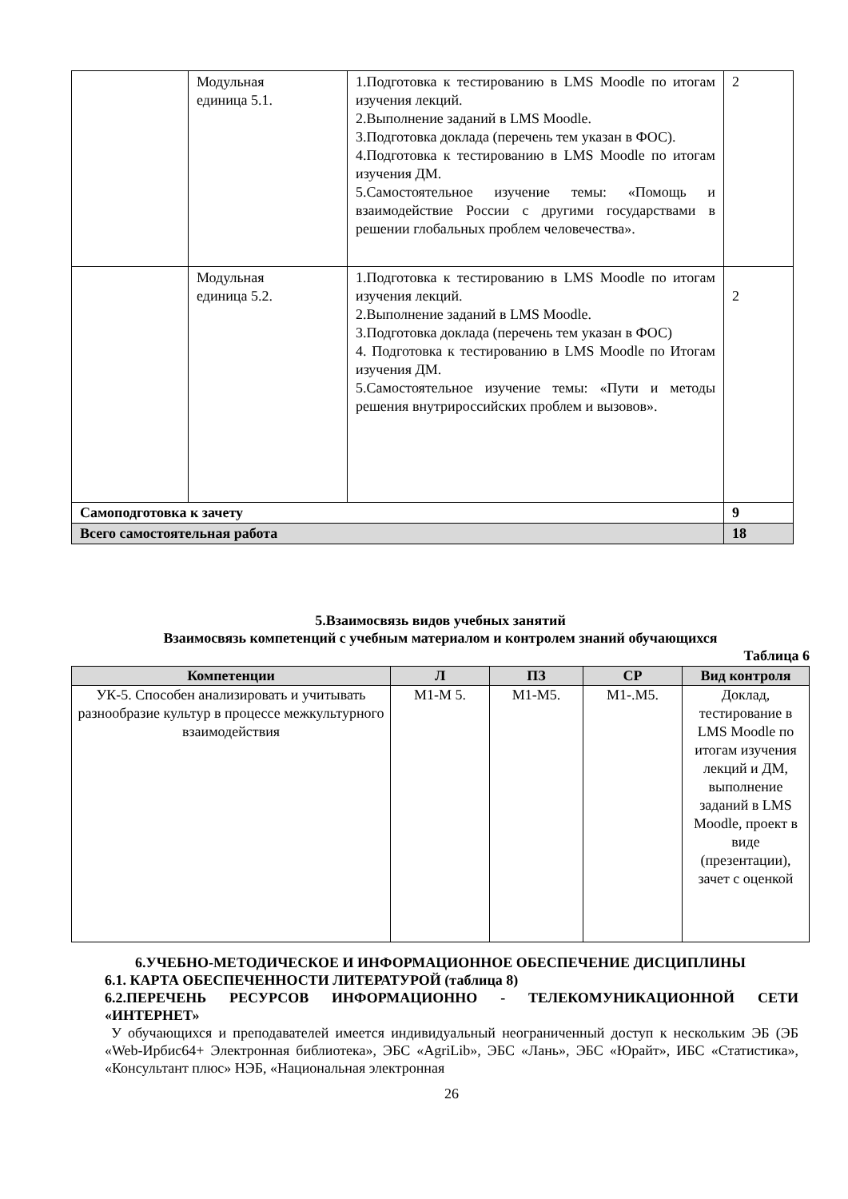| | Модульная единица 5.1. | 1.Подготовка к тестированию в LMS Moodle по итогам изучения лекций. 2.Выполнение заданий в LMS Moodle. 3.Подготовка доклада (перечень тем указан в ФОС). 4.Подготовка к тестированию в LMS Moodle по итогам изучения ДМ. 5.Самостоятельное изучение темы: «Помощь и взаимодействие России с другими государствами в решении глобальных проблем человечества». | 2 |
| | Модульная единица 5.2. | 1.Подготовка к тестированию в LMS Moodle по итогам изучения лекций. 2.Выполнение заданий в LMS Moodle. 3.Подготовка доклада (перечень тем указан в ФОС) 4. Подготовка к тестированию в LMS Moodle по Итогам изучения ДМ. 5.Самостоятельное изучение темы: «Пути и методы решения внутрироссийских проблем и вызовов». | 2 |
| Самоподготовка к зачету | | | 9 |
| Всего самостоятельная работа | | | 18 |
5.Взаимосвязь видов учебных занятий
Взаимосвязь компетенций с учебным материалом и контролем знаний обучающихся
Таблица 6
| Компетенции | Л | ПЗ | СР | Вид контроля |
| --- | --- | --- | --- | --- |
| УК-5. Способен анализировать и учитывать разнообразие культур в процессе межкультурного взаимодействия | M1-M 5. | M1-M5. | M1-.M5. | Доклад, тестирование в LMS Moodle по итогам изучения лекций и ДМ, выполнение заданий в LMS Moodle, проект в виде (презентации), зачет с оценкой |
6.УЧЕБНО-МЕТОДИЧЕСКОЕ И ИНФОРМАЦИОННОЕ ОБЕСПЕЧЕНИЕ ДИСЦИПЛИНЫ
6.1. КАРТА ОБЕСПЕЧЕННОСТИ ЛИТЕРАТУРОЙ (таблица 8)
6.2.ПЕРЕЧЕНЬ РЕСУРСОВ ИНФОРМАЦИОННО - ТЕЛЕКОМУНИКАЦИОННОЙ СЕТИ «ИНТЕРНЕТ»
У обучающихся и преподавателей имеется индивидуальный неограниченный доступ к нескольким ЭБ (ЭБ «Web-Ирбис64+ Электронная библиотека», ЭБС «AgriLib», ЭБС «Лань», ЭБС «Юрайт», ИБС «Статистика», «Консультант плюс» НЭБ, «Национальная электронная
26